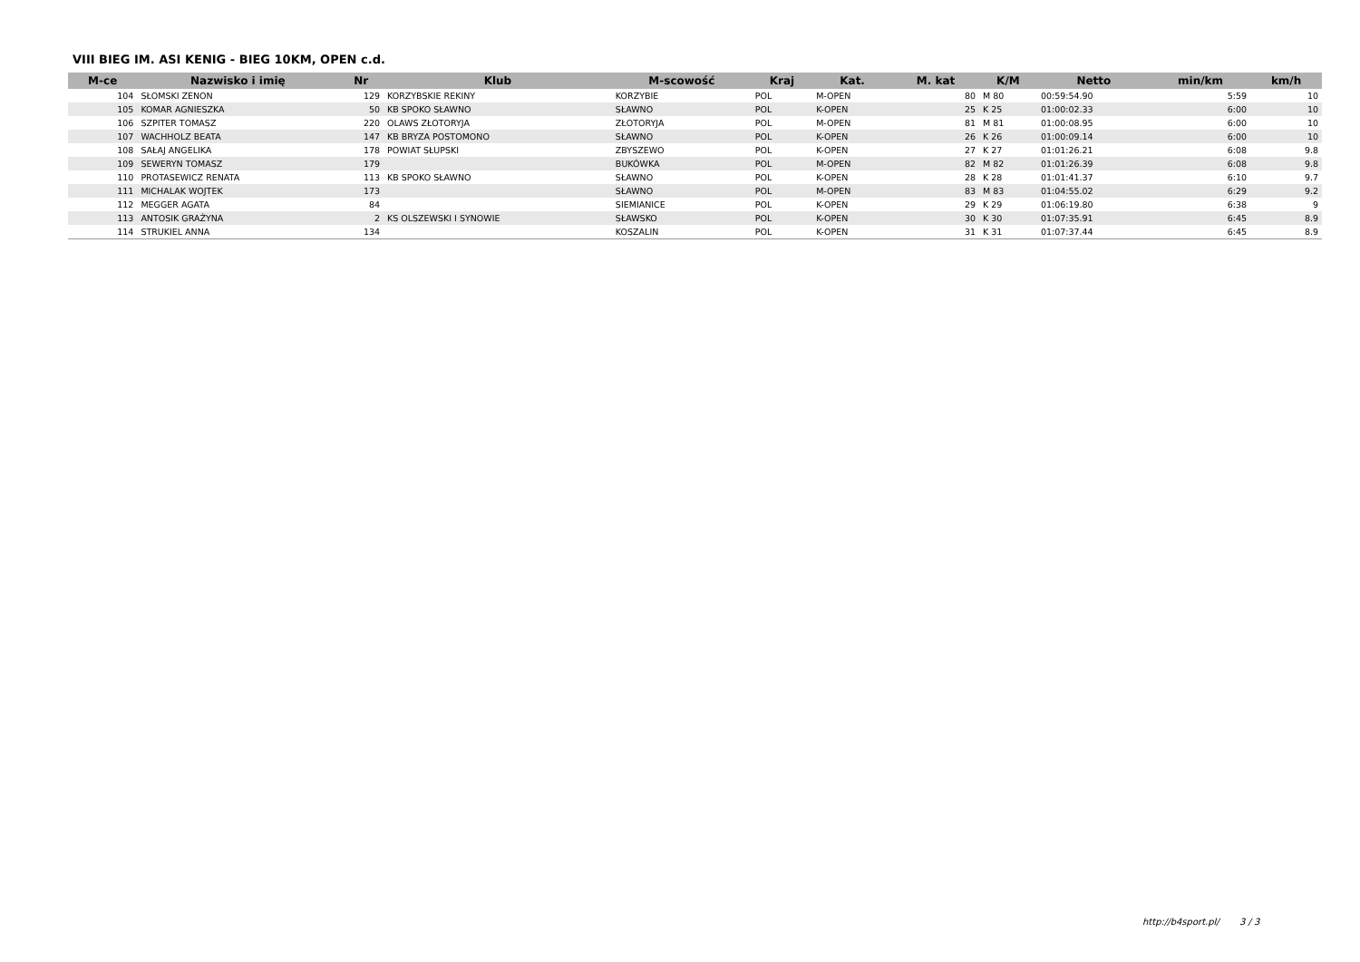VIII BIEG IM. ASI KENIG - BIEG 10KM, OPEN c.d.
| M-ce | Nazwisko i imię | Nr | Klub | M-scowość | Kraj | Kat. | M. kat | K/M | Netto | min/km | km/h |
| --- | --- | --- | --- | --- | --- | --- | --- | --- | --- | --- | --- |
| 104 | SŁOMSKI ZENON | 129 | KORZYBSKIE REKINY | KORZYBIE | POL | M-OPEN | 80 | M 80 | 00:59:54.90 | 5:59 | 10 |
| 105 | KOMAR AGNIESZKA | 50 | KB SPOKO SŁAWNO | SŁAWNO | POL | K-OPEN | 25 | K 25 | 01:00:02.33 | 6:00 | 10 |
| 106 | SZPITER TOMASZ | 220 | OLAWS ZŁOTORYJA | ZŁOTORYJA | POL | M-OPEN | 81 | M 81 | 01:00:08.95 | 6:00 | 10 |
| 107 | WACHHOLZ BEATA | 147 | KB BRYZA POSTOMONO | SŁAWNO | POL | K-OPEN | 26 | K 26 | 01:00:09.14 | 6:00 | 10 |
| 108 | SAŁAJ ANGELIKA | 178 | POWIAT SŁUPSKI | ZBYSZEWO | POL | K-OPEN | 27 | K 27 | 01:01:26.21 | 6:08 | 9.8 |
| 109 | SEWERYN TOMASZ | 179 | | BUKÓWKA | POL | M-OPEN | 82 | M 82 | 01:01:26.39 | 6:08 | 9.8 |
| 110 | PROTASEWICZ RENATA | 113 | KB SPOKO SŁAWNO | SŁAWNO | POL | K-OPEN | 28 | K 28 | 01:01:41.37 | 6:10 | 9.7 |
| 111 | MICHALAK WOJTEK | 173 | | SŁAWNO | POL | M-OPEN | 83 | M 83 | 01:04:55.02 | 6:29 | 9.2 |
| 112 | MEGGER AGATA | 84 | | SIEMIANICE | POL | K-OPEN | 29 | K 29 | 01:06:19.80 | 6:38 | 9 |
| 113 | ANTOSIK GRAŻYNA | 2 | KS OLSZEWSKI I SYNOWIE | SŁAWSKO | POL | K-OPEN | 30 | K 30 | 01:07:35.91 | 6:45 | 8.9 |
| 114 | STRUKIEL ANNA | 134 | | KOSZALIN | POL | K-OPEN | 31 | K 31 | 01:07:37.44 | 6:45 | 8.9 |
http://b4sport.pl/ 3 / 3